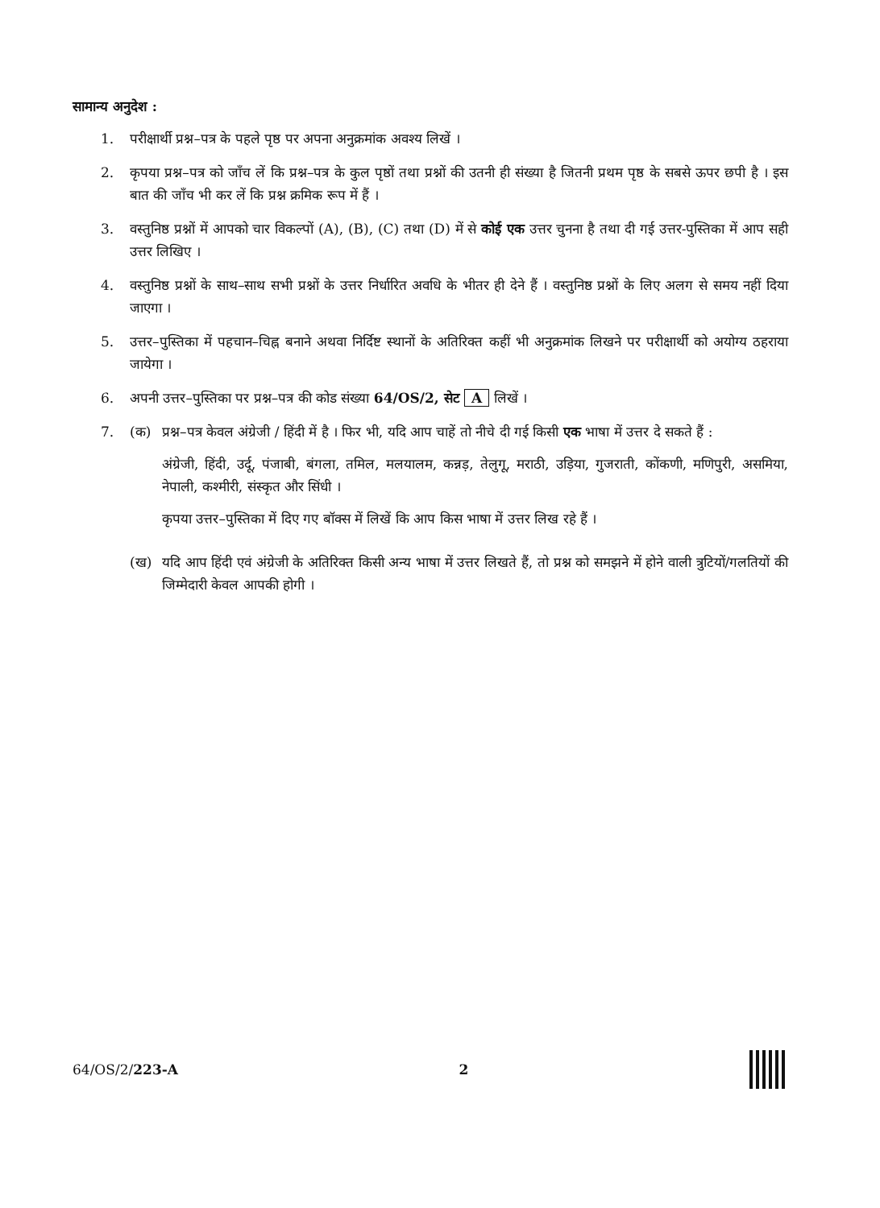सामान्य अनुदेश :
1. परीक्षार्थी प्रश्न–पत्र के पहले पृष्ठ पर अपना अनुक्रमांक अवश्य लिखें ।
2. कृपया प्रश्न–पत्र को जाँच लें कि प्रश्न–पत्र के कुल पृष्ठों तथा प्रश्नों की उतनी ही संख्या है जितनी प्रथम पृष्ठ के सबसे ऊपर छपी है । इस बात की जाँच भी कर लें कि प्रश्न क्रमिक रूप में हैं ।
3. वस्तुनिष्ठ प्रश्नों में आपको चार विकल्पों (A), (B), (C) तथा (D) में से कोई एक उत्तर चुनना है तथा दी गई उत्तर-पुस्तिका में आप सही उत्तर लिखिए ।
4. वस्तुनिष्ठ प्रश्नों के साथ–साथ सभी प्रश्नों के उत्तर निर्धारित अवधि के भीतर ही देने हैं । वस्तुनिष्ठ प्रश्नों के लिए अलग से समय नहीं दिया जाएगा ।
5. उत्तर–पुस्तिका में पहचान–चिह्न बनाने अथवा निर्दिष्ट स्थानों के अतिरिक्त कहीं भी अनुक्रमांक लिखने पर परीक्षार्थी को अयोग्य ठहराया जायेगा ।
6. अपनी उत्तर–पुस्तिका पर प्रश्न–पत्र की कोड संख्या 64/OS/2, सेट A लिखें ।
7. (क) प्रश्न–पत्र केवल अंग्रेजी / हिंदी में है । फिर भी, यदि आप चाहें तो नीचे दी गई किसी एक भाषा में उत्तर दे सकते हैं :
अंग्रेजी, हिंदी, उर्दू, पंजाबी, बंगला, तमिल, मलयालम, कन्नड़, तेलुगू, मराठी, उड़िया, गुजराती, कोंकणी, मणिपुरी, असमिया, नेपाली, कश्मीरी, संस्कृत और सिंधी ।
कृपया उत्तर–पुस्तिका में दिए गए बॉक्स में लिखें कि आप किस भाषा में उत्तर लिख रहे हैं ।
(ख) यदि आप हिंदी एवं अंग्रेजी के अतिरिक्त किसी अन्य भाषा में उत्तर लिखते हैं, तो प्रश्न को समझने में होने वाली त्रुटियों/गलतियों की जिम्मेदारी केवल आपकी होगी ।
64/OS/2/223-A 2